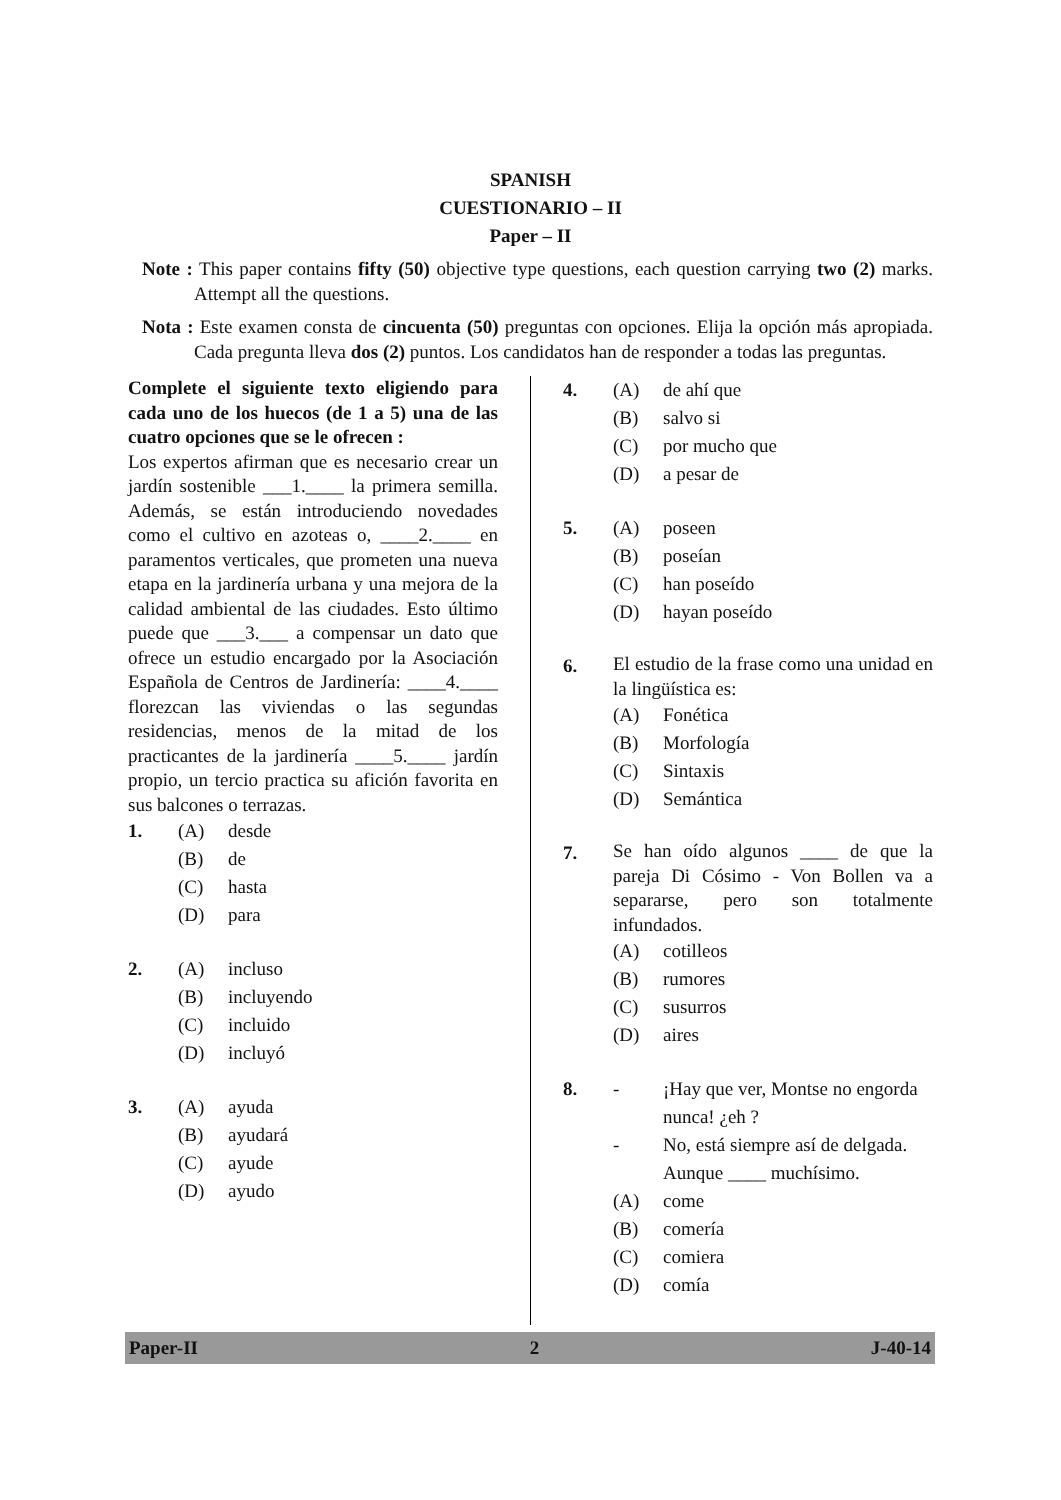SPANISH
CUESTIONARIO – II
Paper – II
Note : This paper contains fifty (50) objective type questions, each question carrying two (2) marks. Attempt all the questions.
Nota : Este examen consta de cincuenta (50) preguntas con opciones. Elija la opción más apropiada. Cada pregunta lleva dos (2) puntos. Los candidatos han de responder a todas las preguntas.
Complete el siguiente texto eligiendo para cada uno de los huecos (de 1 a 5) una de las cuatro opciones que se le ofrecen :
Los expertos afirman que es necesario crear un jardín sostenible ___1.____ la primera semilla. Además, se están introduciendo novedades como el cultivo en azoteas o, ____2.____ en paramentos verticales, que prometen una nueva etapa en la jardinería urbana y una mejora de la calidad ambiental de las ciudades. Esto último puede que ___3.___ a compensar un dato que ofrece un estudio encargado por la Asociación Española de Centros de Jardinería: ____4.____ florezcan las viviendas o las segundas residencias, menos de la mitad de los practicantes de la jardinería ____5.____ jardín propio, un tercio practica su afición favorita en sus balcones o terrazas.
1. (A) desde
(B) de
(C) hasta
(D) para
2. (A) incluso
(B) incluyendo
(C) incluido
(D) incluyó
3. (A) ayuda
(B) ayudará
(C) ayude
(D) ayudo
4. (A) de ahí que
(B) salvo si
(C) por mucho que
(D) a pesar de
5. (A) poseen
(B) poseían
(C) han poseído
(D) hayan poseído
6.
El estudio de la frase como una unidad en la lingüística es:
(A) Fonética
(B) Morfología
(C) Sintaxis
(D) Semántica
7.
Se han oído algunos ____ de que la pareja Di Cósimo - Von Bollen va a separarse, pero son totalmente infundados.
(A) cotilleos
(B) rumores
(C) susurros
(D) aires
8. - ¡Hay que ver, Montse no engorda nunca! ¿eh ?
- No, está siempre así de delgada. Aunque ____ muchísimo.
(A) come
(B) comería
(C) comiera
(D) comía
Paper-II 2 J-40-14